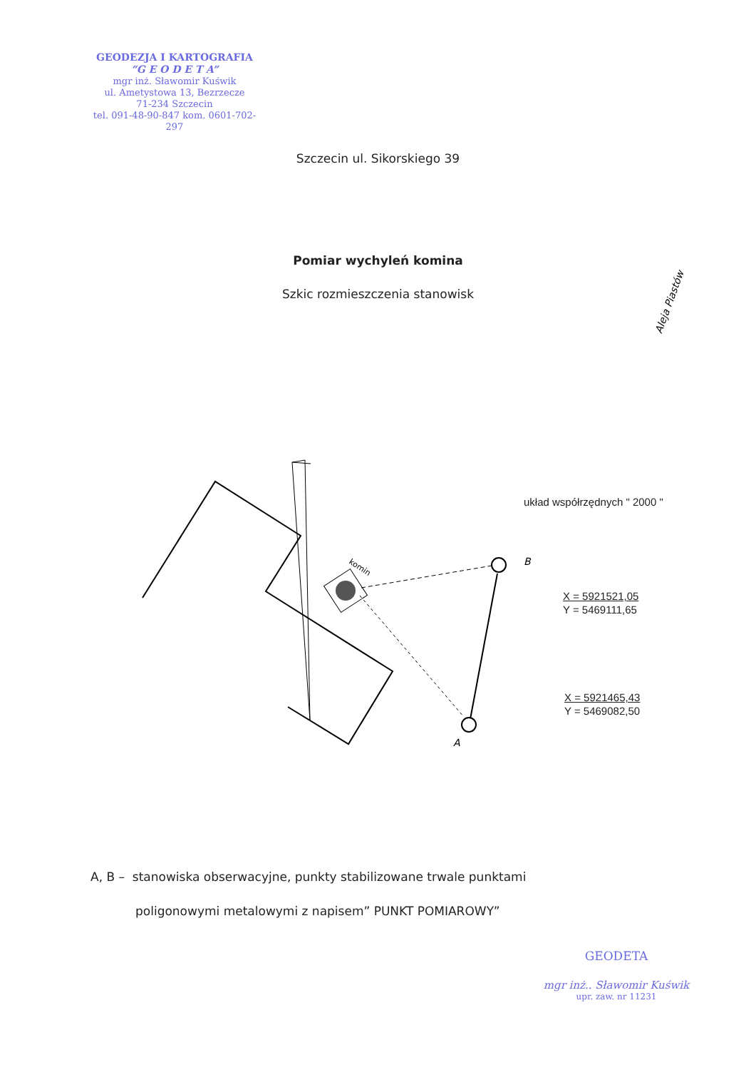B
A
komin
Aleja Piastów
GEODEZJA I KARTOGRAFIA
“G E O D E T A”
mgr inż. Sławomir Kuświk
ul. Ametystowa 13, Bezrzecze
71-234 Szczecin
tel. 091-48-90-847 kom. 0601-702-297
Szczecin ul. Sikorskiego 39
Pomiar wychyleń komina
Szkic rozmieszczenia stanowisk
układ współrzędnych " 2000 "
X = 5921521,05
Y = 5469111,65
X = 5921465,43
Y = 5469082,50
A, B – stanowiska obserwacyjne, punkty stabilizowane trwale punktami
poligonowymi metalowymi z napisem” PUNKT POMIAROWY”
GEODETA
mgr inż.. Sławomir Kuświk
upr. zaw. nr 11231